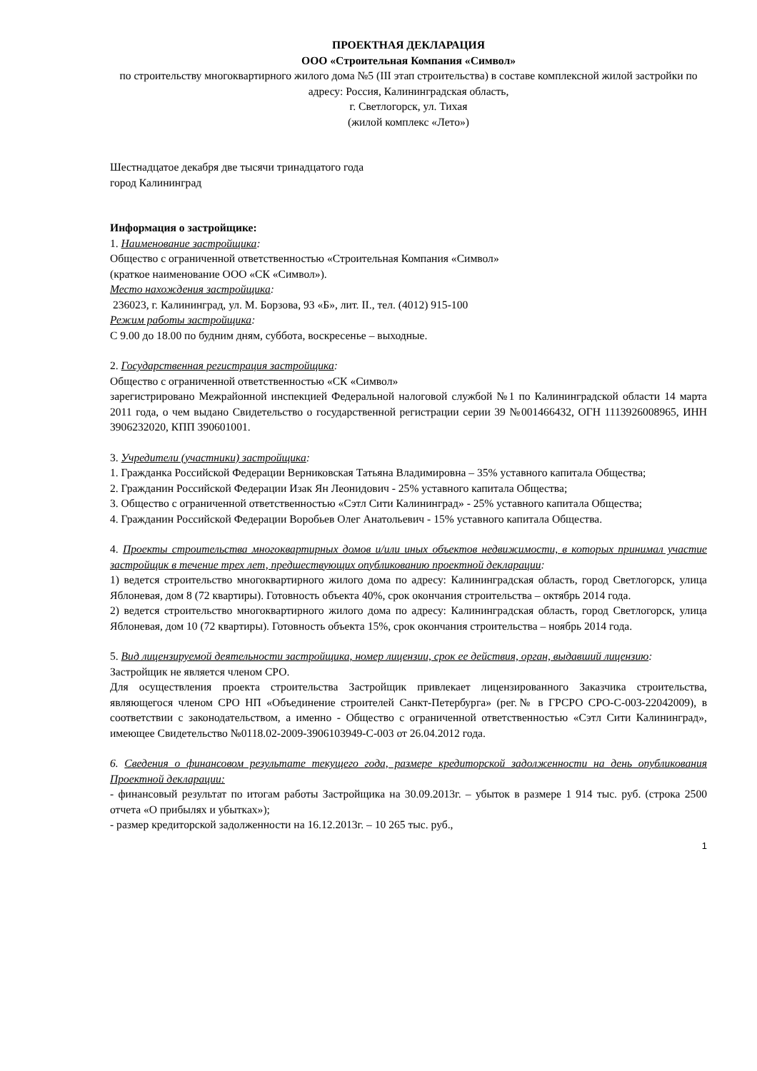ПРОЕКТНАЯ ДЕКЛАРАЦИЯ
ООО «Строительная Компания «Символ»
по строительству многоквартирного жилого дома №5 (III этап строительства) в составе комплексной жилой застройки по адресу: Россия, Калининградская область,
г. Светлогорск, ул. Тихая
(жилой комплекс «Лето»)
Шестнадцатое декабря две тысячи тринадцатого года
город Калининград
Информация о застройщике:
1. Наименование застройщика:
Общество с ограниченной ответственностью «Строительная Компания «Символ»
(краткое наименование ООО «СК «Символ»).
Место нахождения застройщика:
236023, г. Калининград, ул. М. Борзова, 93 «Б», лит. II., тел. (4012) 915-100
Режим работы застройщика:
С 9.00 до 18.00 по будним дням, суббота, воскресенье – выходные.
2. Государственная регистрация застройщика:
Общество с ограниченной ответственностью «СК «Символ»
зарегистрировано Межрайонной инспекцией Федеральной налоговой службой №1 по Калининградской области 14 марта 2011 года, о чем выдано Свидетельство о государственной регистрации серии 39 №001466432, ОГН 1113926008965, ИНН 3906232020, КПП 390601001.
3. Учредители (участники) застройщика:
1. Гражданка Российской Федерации Верниковская Татьяна Владимировна – 35% уставного капитала Общества;
2. Гражданин Российской Федерации Изак Ян Леонидович - 25% уставного капитала Общества;
3. Общество с ограниченной ответственностью «Сэтл Сити Калининград» - 25% уставного капитала Общества;
4. Гражданин Российской Федерации Воробьев Олег Анатольевич - 15% уставного капитала Общества.
4. Проекты строительства многоквартирных домов и/или иных объектов недвижимости, в которых принимал участие застройщик в течение трех лет, предшествующих опубликованию проектной декларации:
1) ведется строительство многоквартирного жилого дома по адресу: Калининградская область, город Светлогорск, улица Яблоневая, дом 8 (72 квартиры). Готовность объекта 40%, срок окончания строительства – октябрь 2014 года.
2) ведется строительство многоквартирного жилого дома по адресу: Калининградская область, город Светлогорск, улица Яблоневая, дом 10 (72 квартиры). Готовность объекта 15%, срок окончания строительства – ноябрь 2014 года.
5. Вид лицензируемой деятельности застройщика, номер лицензии, срок ее действия, орган, выдавший лицензию:
Застройщик не является членом СРО.
Для осуществления проекта строительства Застройщик привлекает лицензированного Заказчика строительства, являющегося членом СРО НП «Объединение строителей Санкт-Петербурга» (рег.№ в ГРСРО СРО-С-003-22042009), в соответствии с законодательством, а именно - Общество с ограниченной ответственностью «Сэтл Сити Калининград», имеющее Свидетельство №0118.02-2009-3906103949-С-003 от 26.04.2012 года.
6. Сведения о финансовом результате текущего года, размере кредиторской задолженности на день опубликования Проектной декларации:
- финансовый результат по итогам работы Застройщика на 30.09.2013г. – убыток в размере 1 914 тыс. руб. (строка 2500 отчета «О прибылях и убытках»);
- размер кредиторской задолженности на 16.12.2013г. – 10 265 тыс. руб.,
1